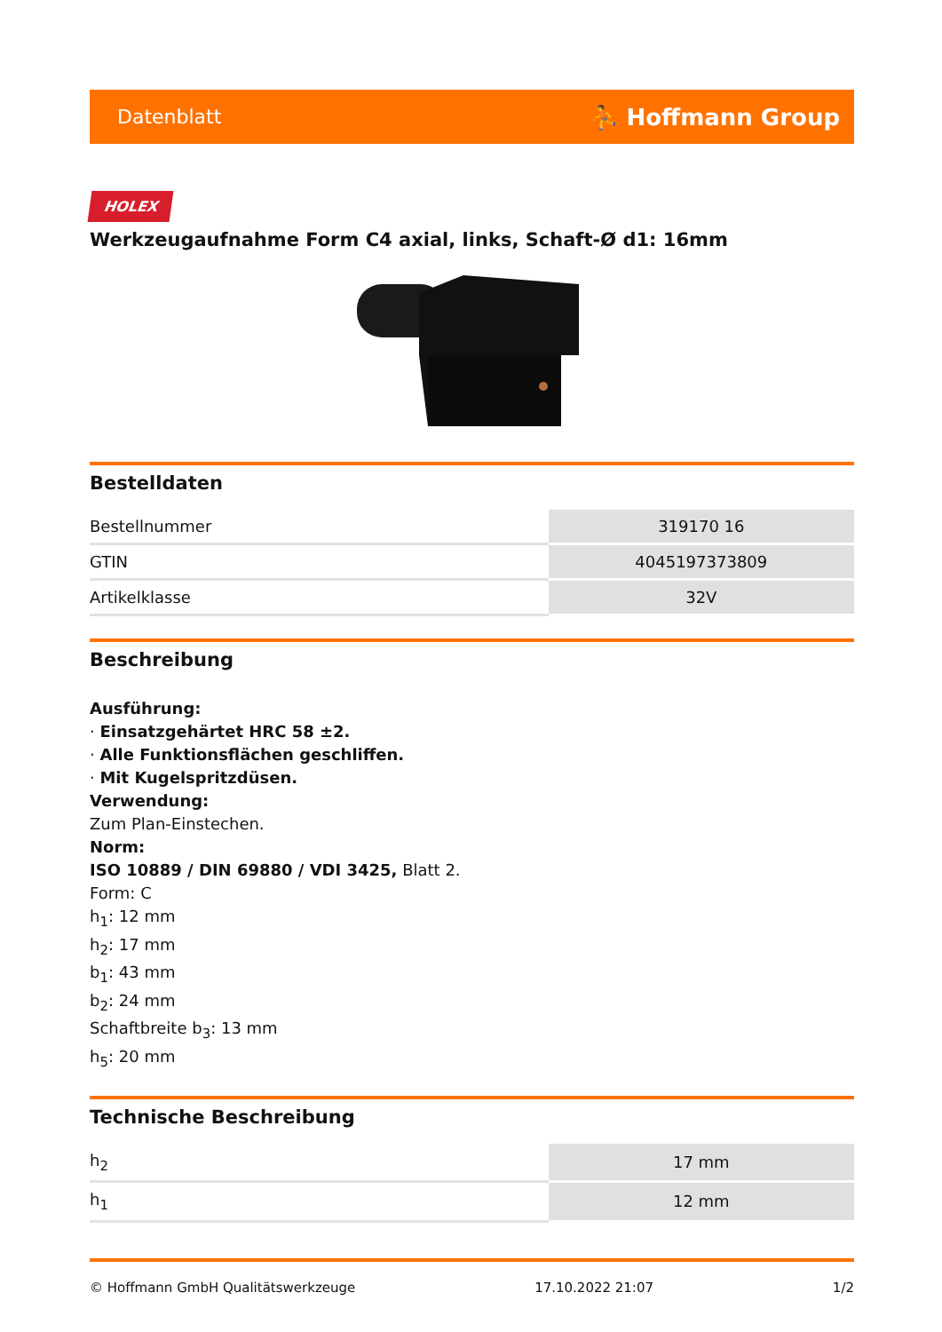Datenblatt ⛹ Hoffmann Group
HOLEX
Werkzeugaufnahme Form C4 axial, links, Schaft-Ø d1: 16mm
Bestelldaten
| Bestellnummer | 319170 16 |
| GTIN | 4045197373809 |
| Artikelklasse | 32V |
Beschreibung
Ausführung:
· Einsatzgehärtet HRC 58 ±2.
· Alle Funktionsflächen geschliffen.
· Mit Kugelspritzdüsen.
Verwendung:
Zum Plan-Einstechen.
Norm:
ISO 10889 / DIN 69880 / VDI 3425, Blatt 2.
Form: C
h<sub>1</sub>: 12 mm
h<sub>2</sub>: 17 mm
b<sub>1</sub>: 43 mm
b<sub>2</sub>: 24 mm
Schaftbreite b<sub>3</sub>: 13 mm
h<sub>5</sub>: 20 mm
Technische Beschreibung
| h<sub>2</sub> | 17 mm |
| h<sub>1</sub> | 12 mm |
© Hoffmann GmbH Qualitätswerkzeuge 17.10.2022 21:07 1/2